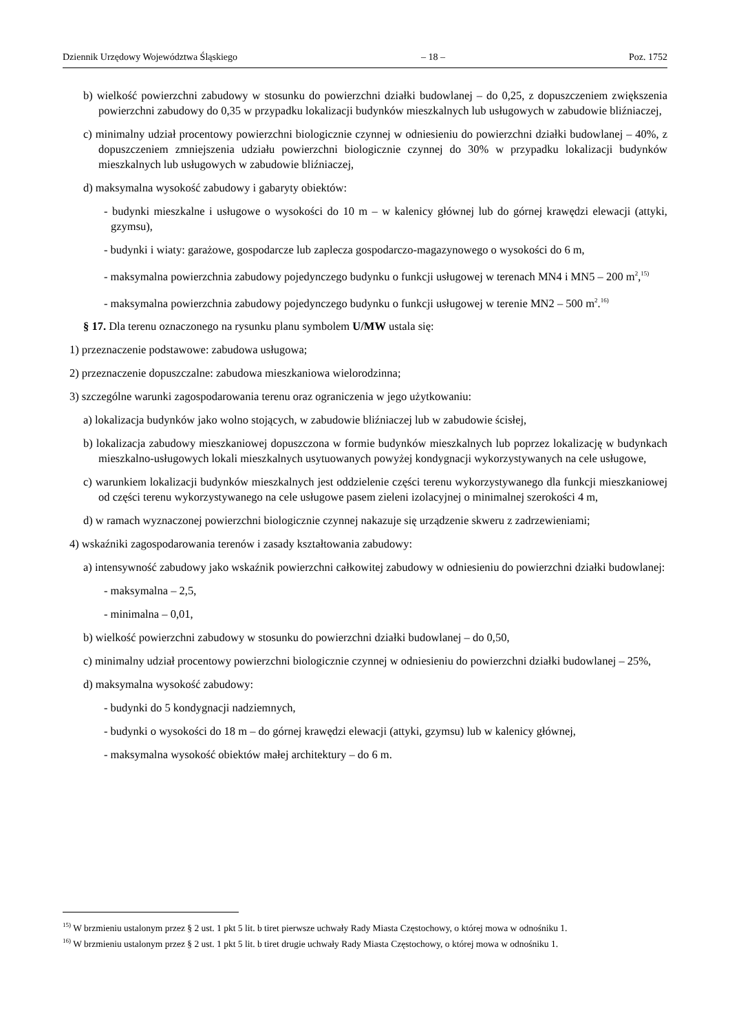Dziennik Urzędowy Województwa Śląskiego – 18 – Poz. 1752
b) wielkość powierzchni zabudowy w stosunku do powierzchni działki budowlanej – do 0,25, z dopuszczeniem zwiększenia powierzchni zabudowy do 0,35 w przypadku lokalizacji budynków mieszkalnych lub usługowych w zabudowie bliźniaczej,
c) minimalny udział procentowy powierzchni biologicznie czynnej w odniesieniu do powierzchni działki budowlanej – 40%, z dopuszczeniem zmniejszenia udziału powierzchni biologicznie czynnej do 30% w przypadku lokalizacji budynków mieszkalnych lub usługowych w zabudowie bliźniaczej,
d) maksymalna wysokość zabudowy i gabaryty obiektów:
- budynki mieszkalne i usługowe o wysokości do 10 m – w kalenicy głównej lub do górnej krawędzi elewacji (attyki, gzymsu),
- budynki i wiaty: garażowe, gospodarcze lub zaplecza gospodarczo-magazynowego o wysokości do 6 m,
- maksymalna powierzchnia zabudowy pojedynczego budynku o funkcji usługowej w terenach MN4 i MN5 – 200 m<sup>2</sup>,<sup>15)</sup>
- maksymalna powierzchnia zabudowy pojedynczego budynku o funkcji usługowej w terenie MN2 – 500 m<sup>2</sup>.<sup>16)</sup>
§ 17. Dla terenu oznaczonego na rysunku planu symbolem U/MW ustala się:
1) przeznaczenie podstawowe: zabudowa usługowa;
2) przeznaczenie dopuszczalne: zabudowa mieszkaniowa wielorodzinna;
3) szczególne warunki zagospodarowania terenu oraz ograniczenia w jego użytkowaniu:
a) lokalizacja budynków jako wolno stojących, w zabudowie bliźniaczej lub w zabudowie ścisłej,
b) lokalizacja zabudowy mieszkaniowej dopuszczona w formie budynków mieszkalnych lub poprzez lokalizację w budynkach mieszkalno-usługowych lokali mieszkalnych usytuowanych powyżej kondygnacji wykorzystywanych na cele usługowe,
c) warunkiem lokalizacji budynków mieszkalnych jest oddzielenie części terenu wykorzystywanego dla funkcji mieszkaniowej od części terenu wykorzystywanego na cele usługowe pasem zieleni izolacyjnej o minimalnej szerokości 4 m,
d) w ramach wyznaczonej powierzchni biologicznie czynnej nakazuje się urządzenie skweru z zadrzewieniami;
4) wskaźniki zagospodarowania terenów i zasady kształtowania zabudowy:
a) intensywność zabudowy jako wskaźnik powierzchni całkowitej zabudowy w odniesieniu do powierzchni działki budowlanej:
- maksymalna – 2,5,
- minimalna – 0,01,
b) wielkość powierzchni zabudowy w stosunku do powierzchni działki budowlanej – do 0,50,
c) minimalny udział procentowy powierzchni biologicznie czynnej w odniesieniu do powierzchni działki budowlanej – 25%,
d) maksymalna wysokość zabudowy:
- budynki do 5 kondygnacji nadziemnych,
- budynki o wysokości do 18 m – do górnej krawędzi elewacji (attyki, gzymsu) lub w kalenicy głównej,
- maksymalna wysokość obiektów małej architektury – do 6 m.
<sup>15)</sup> W brzmieniu ustalonym przez § 2 ust. 1 pkt 5 lit. b tiret pierwsze uchwały Rady Miasta Częstochowy, o której mowa w odnośniku 1.
<sup>16)</sup> W brzmieniu ustalonym przez § 2 ust. 1 pkt 5 lit. b tiret drugie uchwały Rady Miasta Częstochowy, o której mowa w odnośniku 1.